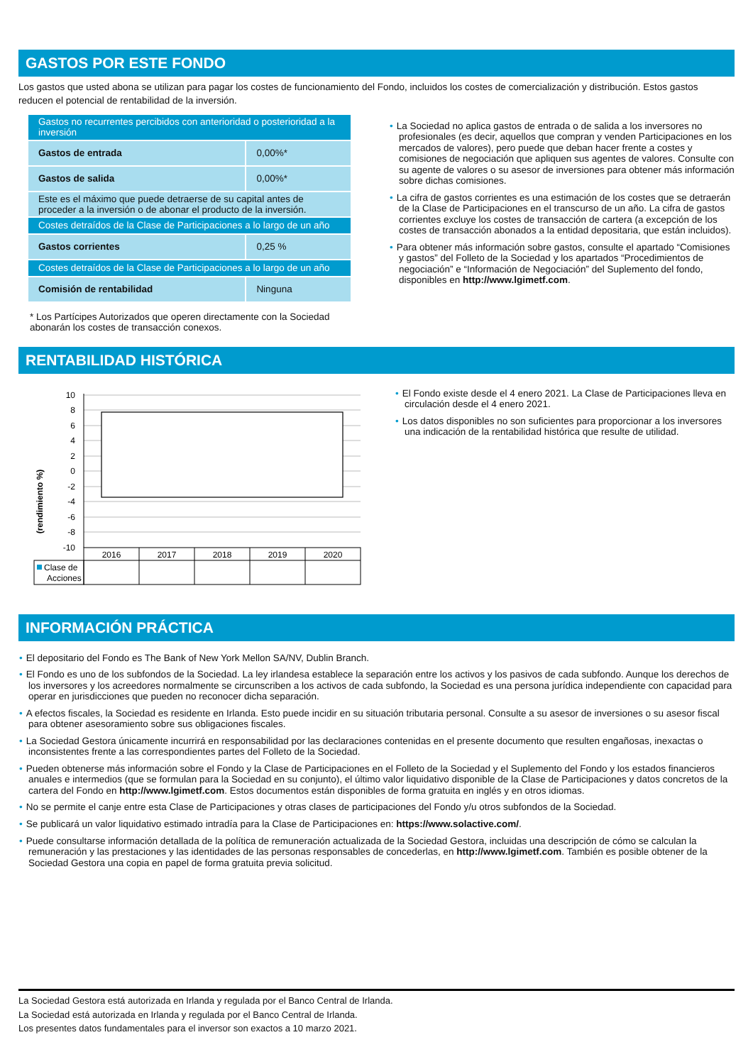GASTOS POR ESTE FONDO
Los gastos que usted abona se utilizan para pagar los costes de funcionamiento del Fondo, incluidos los costes de comercialización y distribución. Estos gastos reducen el potencial de rentabilidad de la inversión.
| Gastos no recurrentes percibidos con anterioridad o posterioridad a la inversión | |
| Gastos de entrada | 0,00%* |
| Gastos de salida | 0,00%* |
| Este es el máximo que puede detraerse de su capital antes de proceder a la inversión o de abonar el producto de la inversión. | |
| Costes detraídos de la Clase de Participaciones a lo largo de un año | |
| Gastos corrientes | 0,25 % |
| Costes detraídos de la Clase de Participaciones a lo largo de un año | |
| Comisión de rentabilidad | Ninguna |
* Los Partícipes Autorizados que operen directamente con la Sociedad abonarán los costes de transacción conexos.
• La Sociedad no aplica gastos de entrada o de salida a los inversores no profesionales (es decir, aquellos que compran y venden Participaciones en los mercados de valores), pero puede que deban hacer frente a costes y comisiones de negociación que apliquen sus agentes de valores. Consulte con su agente de valores o su asesor de inversiones para obtener más información sobre dichas comisiones.
• La cifra de gastos corrientes es una estimación de los costes que se detraerán de la Clase de Participaciones en el transcurso de un año. La cifra de gastos corrientes excluye los costes de transacción de cartera (a excepción de los costes de transacción abonados a la entidad depositaria, que están incluidos).
• Para obtener más información sobre gastos, consulte el apartado “Comisiones y gastos” del Folleto de la Sociedad y los apartados “Procedimientos de negociación” e “Información de Negociación” del Suplemento del fondo, disponibles en http://www.lgimetf.com.
RENTABILIDAD HISTÓRICA
(rendimiento %)
10
8
6
4
2
0
-2
-4
-6
-8
-10
2016
2017
2018
2019
2020
Clase de
Acciones
• El Fondo existe desde el 4 enero 2021. La Clase de Participaciones lleva en circulación desde el 4 enero 2021.
• Los datos disponibles no son suficientes para proporcionar a los inversores una indicación de la rentabilidad histórica que resulte de utilidad.
INFORMACIÓN PRÁCTICA
• El depositario del Fondo es The Bank of New York Mellon SA/NV, Dublin Branch.
• El Fondo es uno de los subfondos de la Sociedad. La ley irlandesa establece la separación entre los activos y los pasivos de cada subfondo. Aunque los derechos de los inversores y los acreedores normalmente se circunscriben a los activos de cada subfondo, la Sociedad es una persona jurídica independiente con capacidad para operar en jurisdicciones que pueden no reconocer dicha separación.
• A efectos fiscales, la Sociedad es residente en Irlanda. Esto puede incidir en su situación tributaria personal. Consulte a su asesor de inversiones o su asesor fiscal para obtener asesoramiento sobre sus obligaciones fiscales.
• La Sociedad Gestora únicamente incurrirá en responsabilidad por las declaraciones contenidas en el presente documento que resulten engañosas, inexactas o inconsistentes frente a las correspondientes partes del Folleto de la Sociedad.
• Pueden obtenerse más información sobre el Fondo y la Clase de Participaciones en el Folleto de la Sociedad y el Suplemento del Fondo y los estados financieros anuales e intermedios (que se formulan para la Sociedad en su conjunto), el último valor liquidativo disponible de la Clase de Participaciones y datos concretos de la cartera del Fondo en http://www.lgimetf.com. Estos documentos están disponibles de forma gratuita en inglés y en otros idiomas.
• No se permite el canje entre esta Clase de Participaciones y otras clases de participaciones del Fondo y/u otros subfondos de la Sociedad.
• Se publicará un valor liquidativo estimado intradía para la Clase de Participaciones en: https://www.solactive.com/.
• Puede consultarse información detallada de la política de remuneración actualizada de la Sociedad Gestora, incluidas una descripción de cómo se calculan la remuneración y las prestaciones y las identidades de las personas responsables de concederlas, en http://www.lgimetf.com. También es posible obtener de la Sociedad Gestora una copia en papel de forma gratuita previa solicitud.
La Sociedad Gestora está autorizada en Irlanda y regulada por el Banco Central de Irlanda.
La Sociedad está autorizada en Irlanda y regulada por el Banco Central de Irlanda.
Los presentes datos fundamentales para el inversor son exactos a 10 marzo 2021.